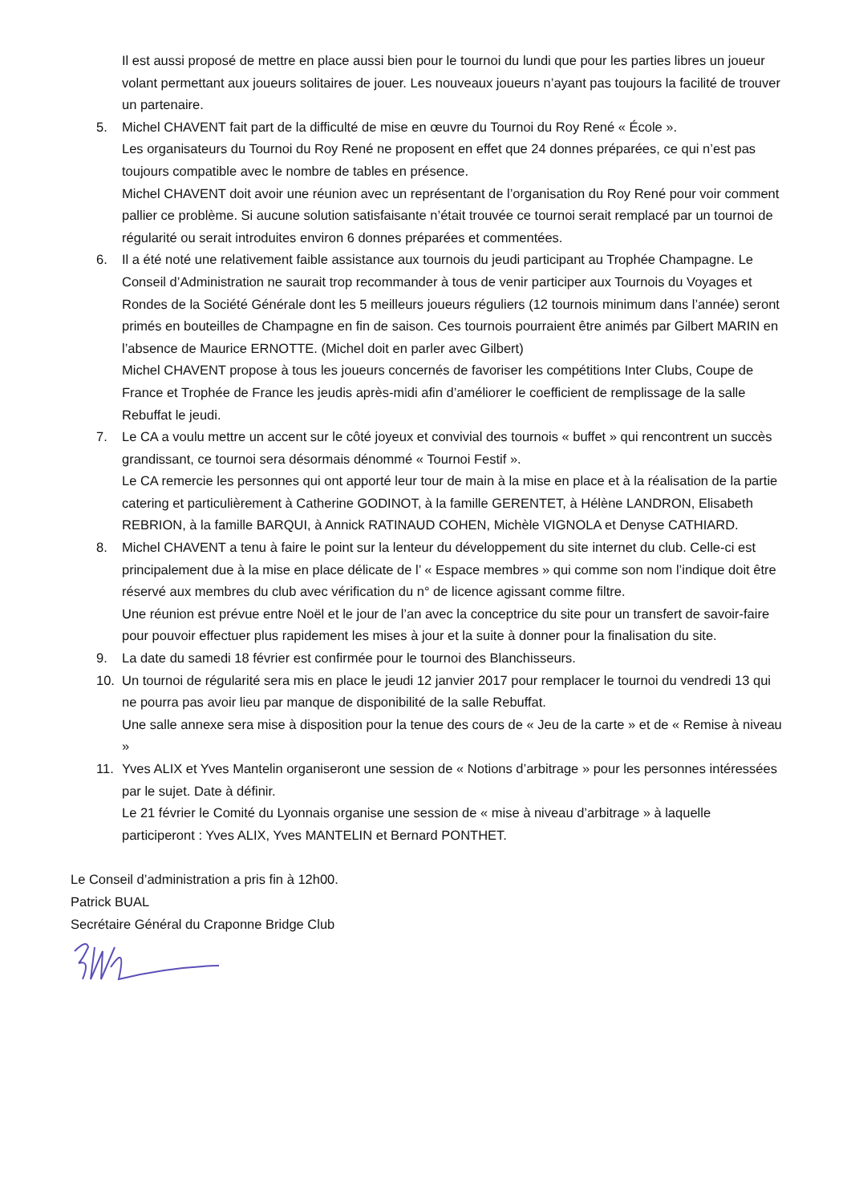Il est aussi proposé de mettre en place aussi bien pour le tournoi du lundi que pour les parties libres un joueur volant permettant aux joueurs solitaires de jouer. Les nouveaux joueurs n’ayant pas toujours la facilité de trouver un partenaire.
5. Michel CHAVENT fait part de la difficulté de mise en œuvre du Tournoi du Roy René « École ».
Les organisateurs du Tournoi du Roy René ne proposent en effet que 24 donnes préparées, ce qui n’est pas toujours compatible avec le nombre de tables en présence.
Michel CHAVENT doit avoir une réunion avec un représentant de l’organisation du Roy René pour voir comment pallier ce problème. Si aucune solution satisfaisante n’était trouvée ce tournoi serait remplacé par un tournoi de régularité ou serait introduites environ 6 donnes préparées et commentées.
6. Il a été noté une relativement faible assistance aux tournois du jeudi participant au Trophée Champagne. Le Conseil d’Administration ne saurait trop recommander à tous de venir participer aux Tournois du Voyages et Rondes de la Société Générale dont les 5 meilleurs joueurs réguliers (12 tournois minimum dans l’année) seront primés en bouteilles de Champagne en fin de saison. Ces tournois pourraient être animés par Gilbert MARIN en l’absence de Maurice ERNOTTE. (Michel doit en parler avec Gilbert)
Michel CHAVENT propose à tous les joueurs concernés de favoriser les compétitions Inter Clubs, Coupe de France et Trophée de France les jeudis après-midi afin d’améliorer le coefficient de remplissage de la salle Rebuffat le jeudi.
7. Le CA a voulu mettre un accent sur le côté joyeux et convivial des tournois « buffet » qui rencontrent un succès grandissant, ce tournoi sera désormais dénommé « Tournoi Festif ».
Le CA remercie les personnes qui ont apporté leur tour de main à la mise en place et à la réalisation de la partie catering et particulièrement à Catherine GODINOT, à la famille GERENTET, à Hélène LANDRON, Elisabeth REBRION, à la famille BARQUI, à Annick RATINAUD COHEN, Michèle VIGNOLA et Denyse CATHIARD.
8. Michel CHAVENT a tenu à faire le point sur la lenteur du développement du site internet du club. Celle-ci est principalement due à la mise en place délicate de l’ « Espace membres » qui comme son nom l’indique doit être réservé aux membres du club avec vérification du n° de licence agissant comme filtre.
Une réunion est prévue entre Noël et le jour de l’an avec la conceptrice du site pour un transfert de savoir-faire pour pouvoir effectuer plus rapidement les mises à jour et la suite à donner pour la finalisation du site.
9. La date du samedi 18 février est confirmée pour le tournoi des Blanchisseurs.
10. Un tournoi de régularité sera mis en place le jeudi 12 janvier 2017 pour remplacer le tournoi du vendredi 13 qui ne pourra pas avoir lieu par manque de disponibilité de la salle Rebuffat.
Une salle annexe sera mise à disposition pour la tenue des cours de « Jeu de la carte » et de « Remise à niveau »
11. Yves ALIX et Yves Mantelin organiseront une session de « Notions d’arbitrage » pour les personnes intéressées par le sujet. Date à définir.
Le 21 février le Comité du Lyonnais organise une session de « mise à niveau d’arbitrage » à laquelle participeront : Yves ALIX, Yves MANTELIN et Bernard PONTHET.
Le Conseil d’administration a pris fin à 12h00.
Patrick BUAL
Secrétaire Général du Craponne Bridge Club